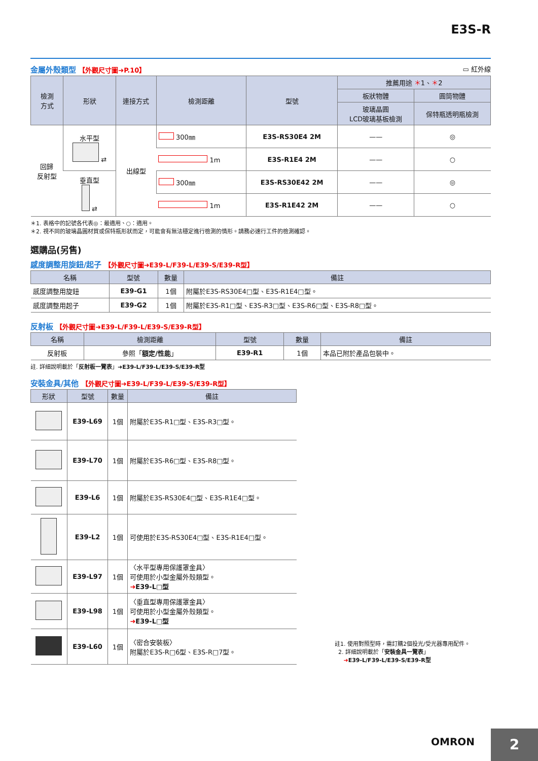E3S-R
金屬外殼類型 【外觀尺寸圖➜P.10】 ▭ 紅外線
| 檢測 方式 | 形狀 | 連接方式 | 檢測距離 | 型號 | 推薦用途 ＊ 1、 ＊ 2 | |
| --- | --- | --- | --- | --- | --- | --- |
| | | | | | 板狀物體 | 圓筒物體 |
| | | | | | 玻璃晶圓 LCD玻璃基板檢測 | 保特瓶透明瓶檢測 |
| 回歸 反射型 | 水平型 ⇄ | 出線型 | 300㎜ | E3S-RS30E4 2M | —— | ◎ |
| | | | 1m | E3S-R1E4 2M | —— | ○ |
| | 垂直型 ⇄ | | 300㎜ | E3S-RS30E42 2M | —— | ◎ |
| | | | 1m | E3S-R1E42 2M | —— | ○ |
＊1. 表格中的記號各代表◎：最適用、○：適用。
＊2. 視不同的玻璃晶圓材質或保特瓶形狀而定，可能會有無法穩定進行檢測的情形。請務必速行工件的檢測確認。
選購品(另售)
感度調整用旋鈕/起子 【外觀尺寸圖➜E39-L/F39-L/E39-S/E39-R型】
| 名稱 | 型號 | 數量 | 備註 |
| --- | --- | --- | --- |
| 感度調整用旋鈕 | E39-G1 | 1個 | 附屬於E3S-RS30E4□型、E3S-R1E4□型。 |
| 感度調整用起子 | E39-G2 | 1個 | 附屬於E3S-R1□型、E3S-R3□型、E3S-R6□型、E3S-R8□型。 |
反射板 【外觀尺寸圖➜E39-L/F39-L/E39-S/E39-R型】
| 名稱 | 檢測距離 | 型號 | 數量 | 備註 |
| --- | --- | --- | --- | --- |
| 反射板 | 參照「 額定/性能 」 | E39-R1 | 1個 | 本品已附於產品包裝中。 |
註. 詳細說明載於「反射板一覽表」➜E39-L/F39-L/E39-S/E39-R型
安裝金具/其他 【外觀尺寸圖➜E39-L/F39-L/E39-S/E39-R型】
| 形狀 | 型號 | 數量 | 備註 |
| --- | --- | --- | --- |
| | E39-L69 | 1個 | 附屬於E3S-R1□型、E3S-R3□型。 |
| | E39-L70 | 1個 | 附屬於E3S-R6□型、E3S-R8□型。 |
| | E39-L6 | 1個 | 附屬於E3S-RS30E4□型、E3S-R1E4□型。 |
| | E39-L2 | 1個 | 可使用於E3S-RS30E4□型、E3S-R1E4□型。 |
| | E39-L97 | 1個 | 〈水平型專用保護罩金具〉 可使用於小型金屬外殼類型。 ➜ E39-L□型 |
| | E39-L98 | 1個 | 〈垂直型專用保護罩金具〉 可使用於小型金屬外殼類型。 ➜ E39-L□型 |
| | E39-L60 | 1個 | 〈密合安裝板〉 附屬於E3S-R□6型、E3S-R□7型。 |
註1. 使用對照型時，需訂購2個投光/受光器專用配件。
2. 詳細說明載於「安裝金具一覽表」
➜E39-L/F39-L/E39-S/E39-R型
OMRON 2